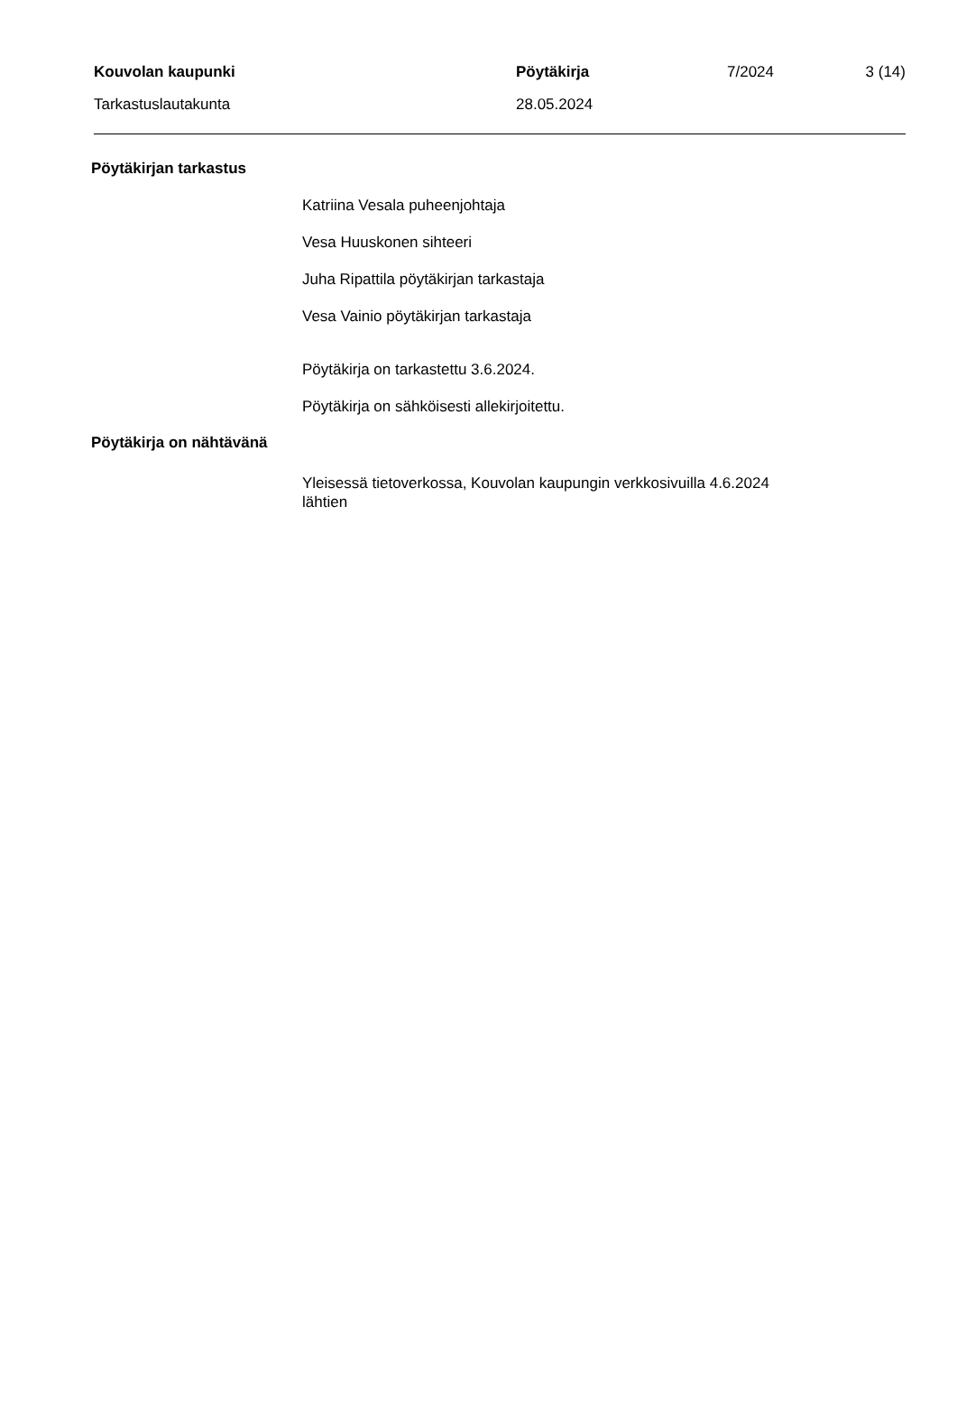Kouvolan kaupunki Pöytäkirja 7/2024
3 (14)
Tarkastuslautakunta 28.05.2024
Pöytäkirjan tarkastus
Katriina Vesala puheenjohtaja
Vesa Huuskonen sihteeri
Juha Ripattila pöytäkirjan tarkastaja
Vesa Vainio pöytäkirjan tarkastaja
Pöytäkirja on tarkastettu 3.6.2024.
Pöytäkirja on sähköisesti allekirjoitettu.
Pöytäkirja on nähtävänä
Yleisessä tietoverkossa, Kouvolan kaupungin verkkosivuilla 4.6.2024
lähtien